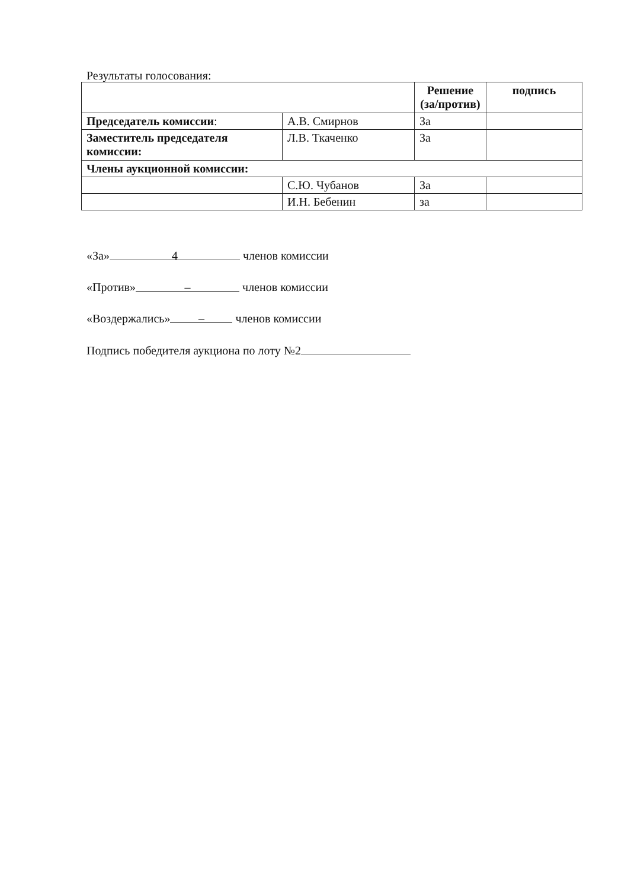Результаты голосования:
| | | Решение (за/против) | подпись |
| Председатель комиссии : | А.В. Смирнов | За | |
| Заместитель председателя комиссии: | Л.В. Ткаченко | За | |
| Члены аукционной комиссии: | | | |
| | С.Ю. Чубанов | За | |
| | И.Н. Бебенин | за | |
«За» 4 членов комиссии
«Против» – членов комиссии
«Воздержались» – членов комиссии
Подпись победителя аукциона по лоту №2